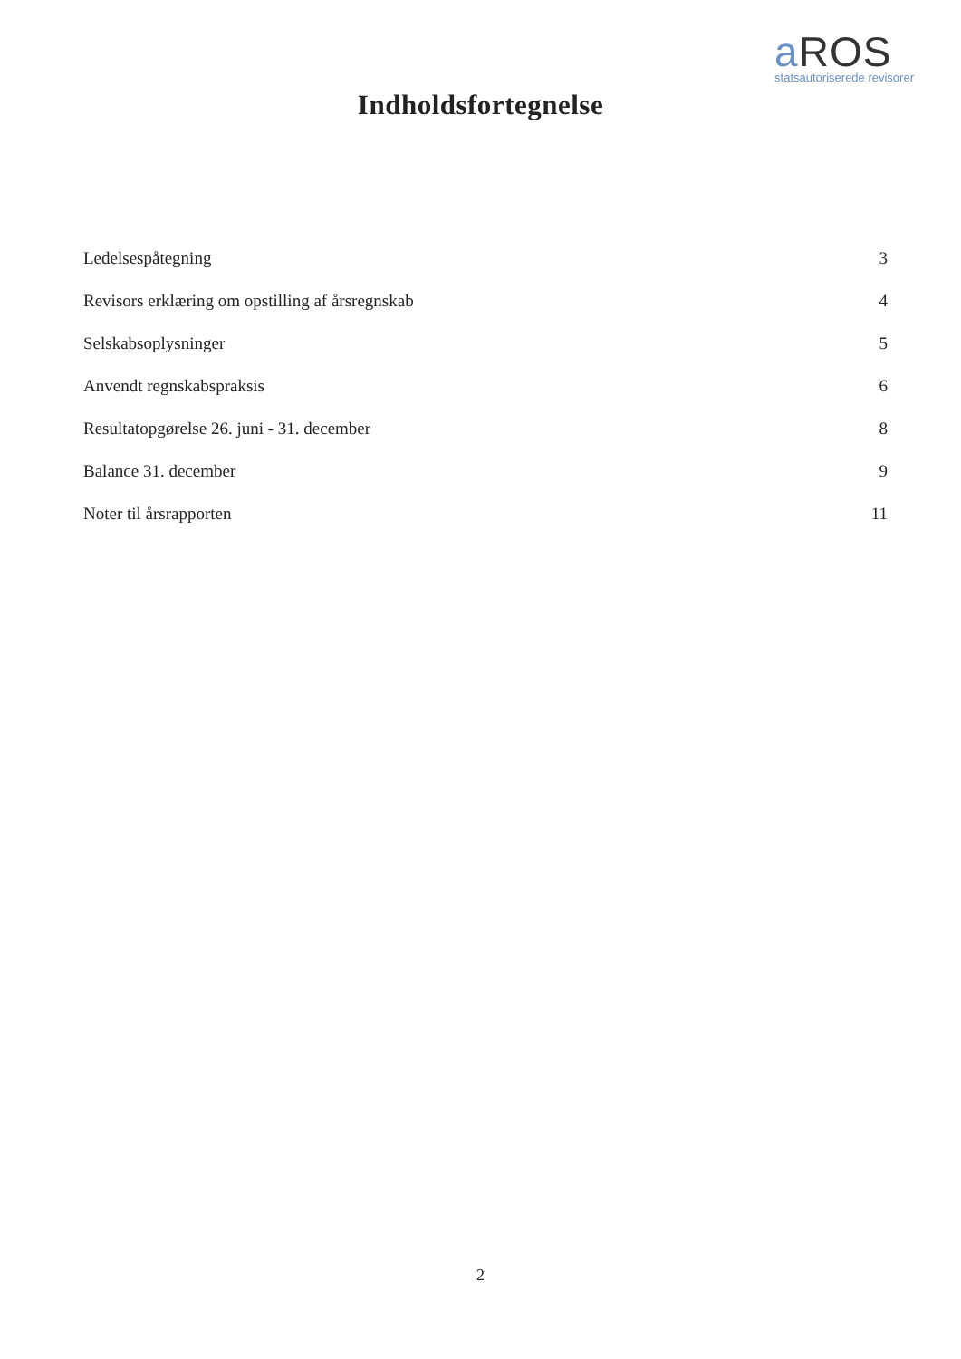a ROS
statsautoriserede revisorer
Indholdsfortegnelse
Ledelsespåtegning 3
Revisors erklæring om opstilling af årsregnskab 4
Selskabsoplysninger 5
Anvendt regnskabspraksis 6
Resultatopgørelse 26. juni - 31. december 8
Balance 31. december 9
Noter til årsrapporten 11
2